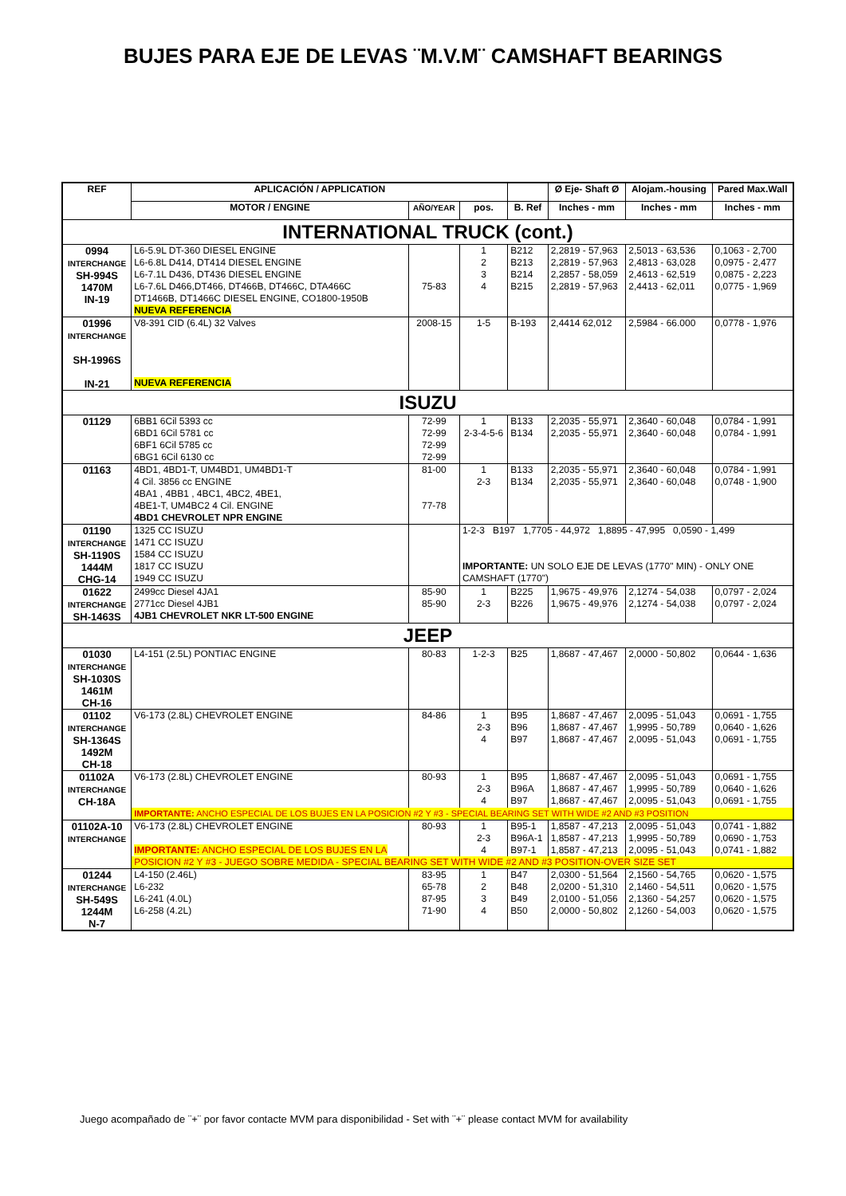BUJES PARA EJE DE LEVAS ¨M.V.M¨ CAMSHAFT BEARINGS
| REF | APLICACIÓN / APPLICATION | | | | Ø Eje- Shaft Ø | Alojam.-housing | Pared Max.Wall |
| --- | --- | --- | --- | --- | --- | --- | --- |
| | MOTOR / ENGINE | AÑO/YEAR | pos. | B. Ref | Inches - mm | Inches - mm | Inches - mm |
| INTERNATIONAL TRUCK (cont.) | | | | | | | |
| 0994 INTERCHANGE SH-994S 1470M IN-19 | L6-5.9L DT-360 DIESEL ENGINE L6-6.8L D414, DT414 DIESEL ENGINE L6-7.1L D436, DT436 DIESEL ENGINE L6-7.6L D466,DT466, DT466B, DT466C, DTA466C DT1466B, DT1466C DIESEL ENGINE, CO1800-1950B NUEVA REFERENCIA | 75-83 | 1 2 3 4 | B212 B213 B214 B215 | 2,2819 - 57,963 2,2819 - 57,963 2,2857 - 58,059 2,2819 - 57,963 | 2,5013 - 63,536 2,4813 - 63,028 2,4613 - 62,519 2,4413 - 62,011 | 0,1063 - 2,700 0,0975 - 2,477 0,0875 - 2,223 0,0775 - 1,969 |
| 01996 INTERCHANGE SH-1996S IN-21 | V8-391 CID (6.4L) 32 Valves NUEVA REFERENCIA | 2008-15 | 1-5 | B-193 | 2,4414 62,012 | 2,5984 - 66.000 | 0,0778 - 1,976 |
| ISUZU | | | | | | | |
| 01129 | 6BB1 6Cil 5393 cc 6BD1 6Cil 5781 cc 6BF1 6Cil 5785 cc 6BG1 6Cil 6130 cc | 72-99 72-99 72-99 72-99 | 1 2-3-4-5-6 | B133 B134 | 2,2035 - 55,971 2,2035 - 55,971 | 2,3640 - 60,048 2,3640 - 60,048 | 0,0784 - 1,991 0,0784 - 1,991 |
| 01163 | 4BD1, 4BD1-T, UM4BD1, UM4BD1-T 4 Cil. 3856 cc ENGINE 4BA1 , 4BB1 , 4BC1, 4BC2, 4BE1, 4BE1-T, UM4BC2 4 Cil. ENGINE 4BD1 CHEVROLET NPR ENGINE | 81-00 77-78 | 1 2-3 | B133 B134 | 2,2035 - 55,971 2,2035 - 55,971 | 2,3640 - 60,048 2,3640 - 60,048 | 0,0784 - 1,991 0,0748 - 1,900 |
| 01190 INTERCHANGE SH-1190S 1444M CHG-14 | 1325 CC ISUZU 1471 CC ISUZU 1584 CC ISUZU 1817 CC ISUZU 1949 CC ISUZU | | 1-2-3 B197 1,7705 - 44,972 1,8895 - 47,995 0,0590 - 1,499 IMPORTANTE: UN SOLO EJE DE LEVAS (1770" MIN) - ONLY ONE CAMSHAFT (1770") | | | | |
| 01622 INTERCHANGE SH-1463S | 2499cc Diesel 4JA1 2771cc Diesel 4JB1 4JB1 CHEVROLET NKR LT-500 ENGINE | 85-90 85-90 | 1 2-3 | B225 B226 | 1,9675 - 49,976 1,9675 - 49,976 | 2,1274 - 54,038 2,1274 - 54,038 | 0,0797 - 2,024 0,0797 - 2,024 |
| JEEP | | | | | | | |
| 01030 INTERCHANGE SH-1030S 1461M CH-16 | L4-151 (2.5L) PONTIAC ENGINE | 80-83 | 1-2-3 | B25 | 1,8687 - 47,467 | 2,0000 - 50,802 | 0,0644 - 1,636 |
| 01102 INTERCHANGE SH-1364S 1492M CH-18 | V6-173 (2.8L) CHEVROLET ENGINE | 84-86 | 1 2-3 4 | B95 B96 B97 | 1,8687 - 47,467 1,8687 - 47,467 1,8687 - 47,467 | 2,0095 - 51,043 1,9995 - 50,789 2,0095 - 51,043 | 0,0691 - 1,755 0,0640 - 1,626 0,0691 - 1,755 |
| 01102A INTERCHANGE CH-18A | V6-173 (2.8L) CHEVROLET ENGINE | 80-93 | 1 2-3 4 | B95 B96A B97 | 1,8687 - 47,467 1,8687 - 47,467 1,8687 - 47,467 | 2,0095 - 51,043 1,9995 - 50,789 2,0095 - 51,043 | 0,0691 - 1,755 0,0640 - 1,626 0,0691 - 1,755 |
| | IMPORTANTE: ANCHO ESPECIAL DE LOS BUJES EN LA POSICION #2 Y #3 - SPECIAL BEARING SET WITH WIDE #2 AND #3 POSITION | | | | | | |
| 01102A-10 INTERCHANGE | V6-173 (2.8L) CHEVROLET ENGINE IMPORTANTE: ANCHO ESPECIAL DE LOS BUJES EN LA | 80-93 | 1 2-3 4 | B95-1 B96A-1 B97-1 | 1,8587 - 47,213 1,8587 - 47,213 1,8587 - 47,213 | 2,0095 - 51,043 1,9995 - 50,789 2,0095 - 51,043 | 0,0741 - 1,882 0,0690 - 1,753 0,0741 - 1,882 |
| | POSICION #2 Y #3 - JUEGO SOBRE MEDIDA - SPECIAL BEARING SET WITH WIDE #2 AND #3 POSITION-OVER SIZE SET | | | | | | |
| 01244 INTERCHANGE SH-549S 1244M N-7 | L4-150 (2.46L) L6-232 L6-241 (4.0L) L6-258 (4.2L) | 83-95 65-78 87-95 71-90 | 1 2 3 4 | B47 B48 B49 B50 | 2,0300 - 51,564 2,0200 - 51,310 2,0100 - 51,056 2,0000 - 50,802 | 2,1560 - 54,765 2,1460 - 54,511 2,1360 - 54,257 2,1260 - 54,003 | 0,0620 - 1,575 0,0620 - 1,575 0,0620 - 1,575 0,0620 - 1,575 |
Juego acompañado de ¨+¨ por favor contacte MVM para disponibilidad - Set with ¨+¨ please contact MVM for availability